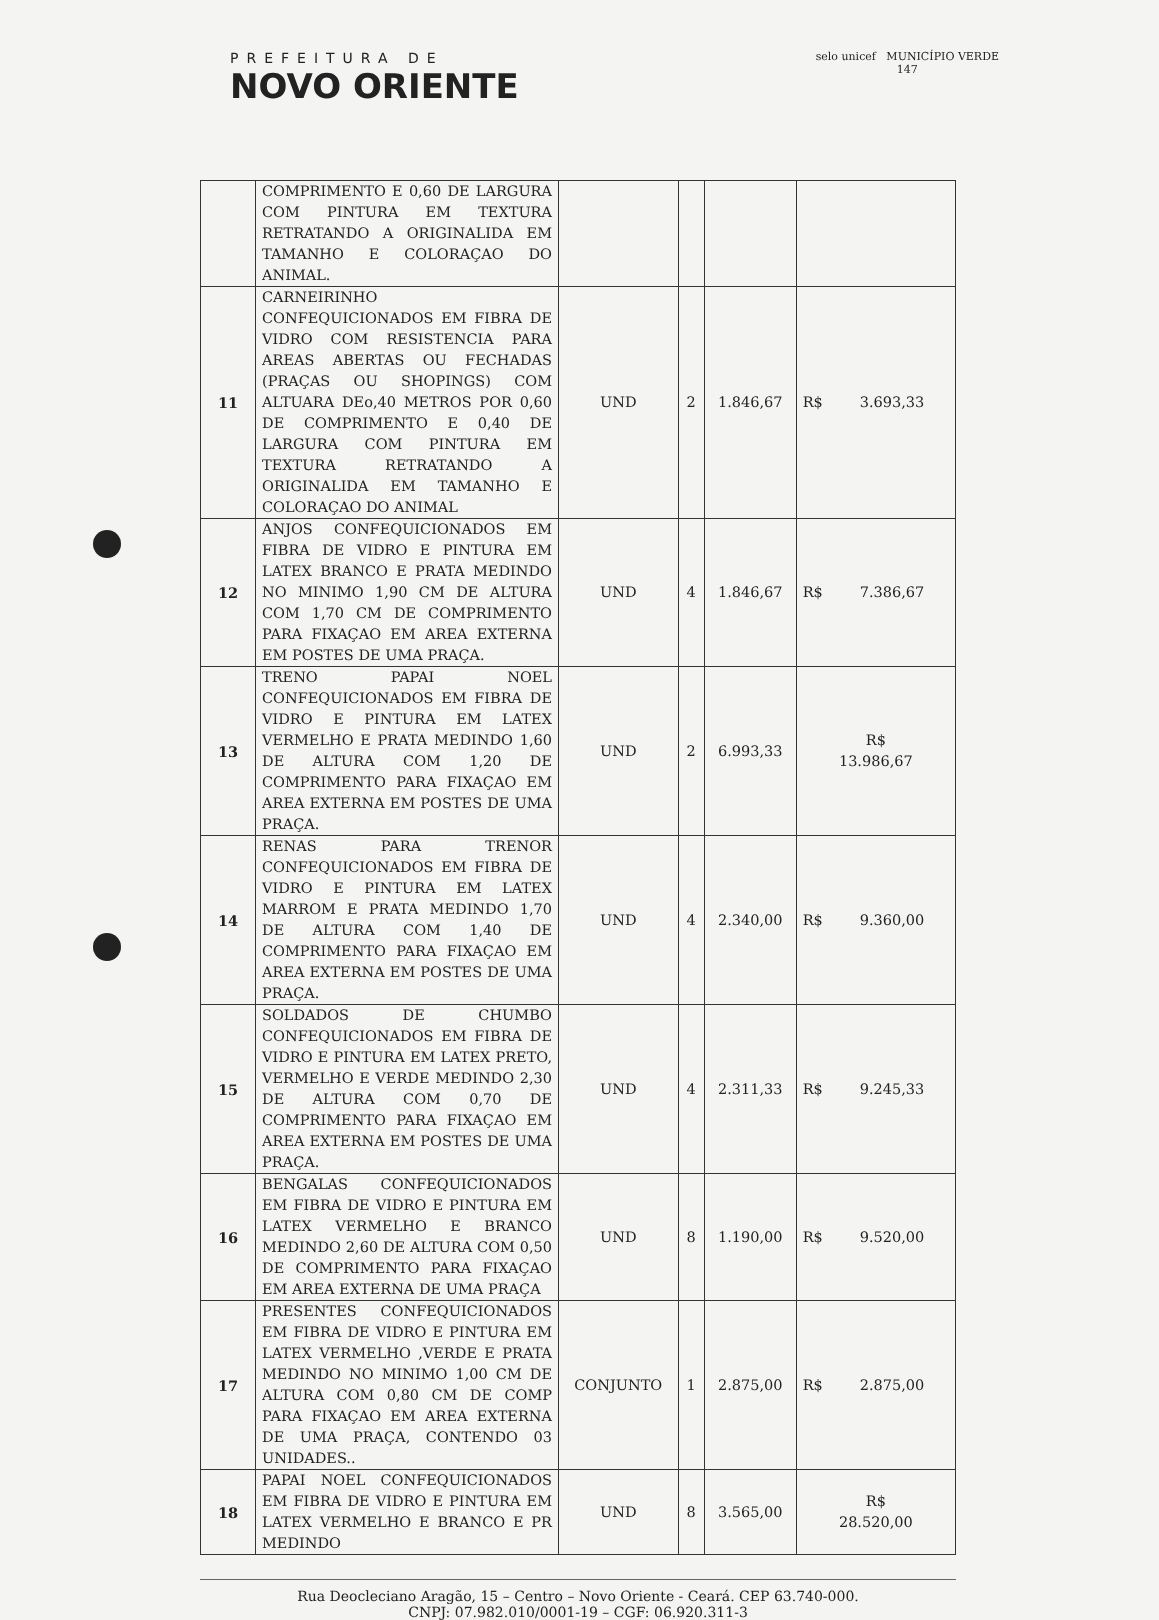PREFEITURA DE
NOVO ORIENTE
selo unicef MUNICÍPIO VERDE
147
| | COMPRIMENTO E 0,60 DE LARGURA COM PINTURA EM TEXTURA RETRATANDO A ORIGINALIDA EM TAMANHO E COLORAÇAO DO ANIMAL. | | | | |
| 11 | CARNEIRINHO CONFEQUICIONADOS EM FIBRA DE VIDRO COM RESISTENCIA PARA AREAS ABERTAS OU FECHADAS (PRAÇAS OU SHOPINGS) COM ALTUARA DEo,40 METROS POR 0,60 DE COMPRIMENTO E 0,40 DE LARGURA COM PINTURA EM TEXTURA RETRATANDO A ORIGINALIDA EM TAMANHO E COLORAÇAO DO ANIMAL | UND | 2 | 1.846,67 | R$ 3.693,33 |
| 12 | ANJOS CONFEQUICIONADOS EM FIBRA DE VIDRO E PINTURA EM LATEX BRANCO E PRATA MEDINDO NO MINIMO 1,90 CM DE ALTURA COM 1,70 CM DE COMPRIMENTO PARA FIXAÇAO EM AREA EXTERNA EM POSTES DE UMA PRAÇA. | UND | 4 | 1.846,67 | R$ 7.386,67 |
| 13 | TRENO PAPAI NOEL CONFEQUICIONADOS EM FIBRA DE VIDRO E PINTURA EM LATEX VERMELHO E PRATA MEDINDO 1,60 DE ALTURA COM 1,20 DE COMPRIMENTO PARA FIXAÇAO EM AREA EXTERNA EM POSTES DE UMA PRAÇA. | UND | 2 | 6.993,33 | R$ 13.986,67 |
| 14 | RENAS PARA TRENOR CONFEQUICIONADOS EM FIBRA DE VIDRO E PINTURA EM LATEX MARROM E PRATA MEDINDO 1,70 DE ALTURA COM 1,40 DE COMPRIMENTO PARA FIXAÇAO EM AREA EXTERNA EM POSTES DE UMA PRAÇA. | UND | 4 | 2.340,00 | R$ 9.360,00 |
| 15 | SOLDADOS DE CHUMBO CONFEQUICIONADOS EM FIBRA DE VIDRO E PINTURA EM LATEX PRETO, VERMELHO E VERDE MEDINDO 2,30 DE ALTURA COM 0,70 DE COMPRIMENTO PARA FIXAÇAO EM AREA EXTERNA EM POSTES DE UMA PRAÇA. | UND | 4 | 2.311,33 | R$ 9.245,33 |
| 16 | BENGALAS CONFEQUICIONADOS EM FIBRA DE VIDRO E PINTURA EM LATEX VERMELHO E BRANCO MEDINDO 2,60 DE ALTURA COM 0,50 DE COMPRIMENTO PARA FIXAÇAO EM AREA EXTERNA DE UMA PRAÇA | UND | 8 | 1.190,00 | R$ 9.520,00 |
| 17 | PRESENTES CONFEQUICIONADOS EM FIBRA DE VIDRO E PINTURA EM LATEX VERMELHO ,VERDE E PRATA MEDINDO NO MINIMO 1,00 CM DE ALTURA COM 0,80 CM DE COMP PARA FIXAÇAO EM AREA EXTERNA DE UMA PRAÇA, CONTENDO 03 UNIDADES.. | CONJUNTO | 1 | 2.875,00 | R$ 2.875,00 |
| 18 | PAPAI NOEL CONFEQUICIONADOS EM FIBRA DE VIDRO E PINTURA EM LATEX VERMELHO E BRANCO E PR MEDINDO | UND | 8 | 3.565,00 | R$ 28.520,00 |
Rua Deocleciano Aragão, 15 – Centro – Novo Oriente - Ceará. CEP 63.740-000.
CNPJ: 07.982.010/0001-19 – CGF: 06.920.311-3